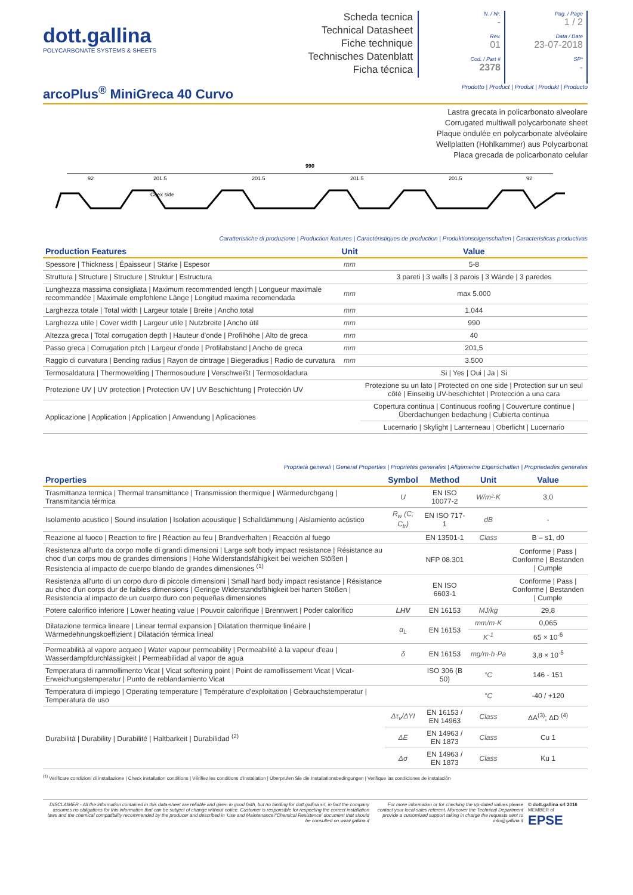dott.gallina
POLYCARBONATE SYSTEMS & SHEETS
Scheda tecnica
Technical Datasheet
Fiche technique
Technisches Datenblatt
Ficha técnica
N. / Nr.
-
Rev.
01
Cod. / Part #
2378
Pag. / Page
1 / 2
Data / Date
23-07-2018
SP*
-
arcoPlus<sup>®</sup> MiniGreca 40 Curvo
Prodotto | Product | Produit | Produkt | Producto
Lastra grecata in policarbonato alveolare
Corrugated multiwall polycarbonate sheet
Plaque ondulée en polycarbonate alvéolaire
Wellplatten (Hohlkammer) aus Polycarbonat
Placa grecada de policarbonato celular
990
92
201.5
201.5
201.5
201.5
92
Coex side
Caratteristiche di produzione | Production features | Caractéristiques de production | Produktionseigenschaften | Caracteristicas productivas
| Production Features | Unit | Value |
| --- | --- | --- |
| Spessore / Thickness / Épaisseur / Stärke / Espesor | mm | 5-8 |
| Struttura / Structure / Structure / Struktur / Estructura | | 3 pareti / 3 walls / 3 parois / 3 Wände / 3 paredes |
| Lunghezza massima consigliata / Maximum recommended length / Longueur maximale recommandée / Maximale empfohlene Länge / Longitud maxima recomendada | mm | max 5.000 |
| Larghezza totale / Total width / Largeur totale / Breite / Ancho total | mm | 1.044 |
| Larghezza utile / Cover width / Largeur utile / Nutzbreite / Ancho útil | mm | 990 |
| Altezza greca / Total corrugation depth / Hauteur d'onde / Profilhöhe / Alto de greca | mm | 40 |
| Passo greca / Corrugation pitch / Largeur d'onde / Profilabstand / Ancho de greca | mm | 201,5 |
| Raggio di curvatura / Bending radius / Rayon de cintrage / Biegeradius / Radio de curvatura | mm | 3.500 |
| Termosaldatura / Thermowelding / Thermosoudure / Verschweißt / Termosoldadura | | Si / Yes / Oui / Ja / Si |
| Protezione UV / UV protection / Protection UV / UV Beschichtung / Protección UV | | Protezione su un lato / Protected on one side / Protection sur un seul côté / Einseitig UV-beschichtet / Protección a una cara |
| Applicazione / Application / Application / Anwendung / Aplicaciones | | Copertura continua / Continuous roofing / Couverture continue / Überdachungen bedachung / Cubierta continua |
| | | Lucernario / Skylight / Lanterneau / Oberlicht / Lucernario |
Proprietà generali | General Properties | Propriétés generales | Allgemeine Eigenschaften | Propriedades generales
| Properties | Symbol | Method | Unit | Value |
| --- | --- | --- | --- | --- |
| Trasmittanza termica / Thermal transmittance / Transmission thermique / Wärmedurchgang / Transmitancia térmica | U | EN ISO 10077-2 | W/m²·K | 3,0 |
| Isolamento acustico / Sound insulation / Isolation acoustique / Schalldämmung / Aislamiento acústico | R<sub>w</sub> (C; C<sub>tr</sub>) | EN ISO 717-1 | dB | - |
| Reazione al fuoco / Reaction to fire / Réaction au feu / Brandverhalten / Reacción al fuego | | EN 13501-1 | Class | B – s1, d0 |
| Resistenza all'urto da corpo molle di grandi dimensioni / Large soft body impact resistance / Résistance au choc d'un corps mou de grandes dimensions / Hohe Widerstandsfähigkeit bei weichen Stößen / Resistencia al impacto de cuerpo blando de grandes dimensiones <sup>(1)</sup> | | NFP 08.301 | | Conforme / Pass / Conforme / Bestanden / Cumple |
| Resistenza all'urto di un corpo duro di piccole dimensioni / Small hard body impact resistance / Résistance au choc d'un corps dur de faibles dimensions / Geringe Widerstandsfähigkeit bei harten Stößen / Resistencia al impacto de un cuerpo duro con pequeñas dimensiones | | EN ISO 6603-1 | | Conforme / Pass / Conforme / Bestanden / Cumple |
| Potere calorifico inferiore / Lower heating value / Pouvoir calorifique / Brennwert / Poder calorífico | LHV | EN 16153 | MJ/kg | 29,8 |
| Dilatazione termica lineare / Linear termal expansion / Dilatation thermique linéaire / Wärmedehnungskoeffizient / Dilatación térmica lineal | α<sub>L</sub> | EN 16153 | mm/m·K | 0,065 |
| | | | K<sup>-1</sup> | 65 × 10<sup>-6</sup> |
| Permeabilità al vapore acqueo / Water vapour permeability / Permeabilité à la vapeur d'eau / Wasserdampfdurchlässigkeit / Permeabilidad al vapor de agua | δ | EN 16153 | mg/m·h·Pa | 3,8 × 10<sup>-5</sup> |
| Temperatura di rammollimento Vicat / Vicat softening point / Point de ramollissement Vicat / Vicat-Erweichungstemperatur / Punto de reblandamiento Vicat | | ISO 306 (B 50) | °C | 146 - 151 |
| Temperatura di impiego / Operating temperature / Température d'exploitation / Gebrauchstemperatur / Temperatura de uso | | | °C | -40 / +120 |
| Durabilità / Durability / Durabilité / Haltbarkeit / Durabilidad <sup>(2)</sup> | Δτ<sub>v</sub>/ΔYI | EN 16153 / EN 14963 | Class | ΔA<sup>(3)</sup>; ΔD <sup>(4)</sup> |
| | ΔE | EN 14963 / EN 1873 | Class | Cu 1 |
| | Δσ | EN 14963 / EN 1873 | Class | Ku 1 |
<sup>(1)</sup> Verificare condizioni di installazione | Check installation conditions | Vérifiez les conditions d'installation | Überprüfen Sie die Installationsbedingungen | Verifique las condiciones de instalación
DISCLAIMER - All the information contained in this data-sheet are reliable and given in good faith, but no binding for dott.gallina srl, in fact the company assumes no obligations for this information that can be subject of change without notice. Customer is responsible for respecting the correct installation laws and the chemical compatibility recommended by the producer and described in 'Use and Maintenance'/'Chemical Resistence' document that should be consulted on www.gallina.it
For more information or for checking the up-dated values please contact your local sales referent. Moreover the Technical Department provide a customized support taking in charge the requests sent to info@gallina.it
© dott.gallina srl 2016
MEMBER of
EPSE